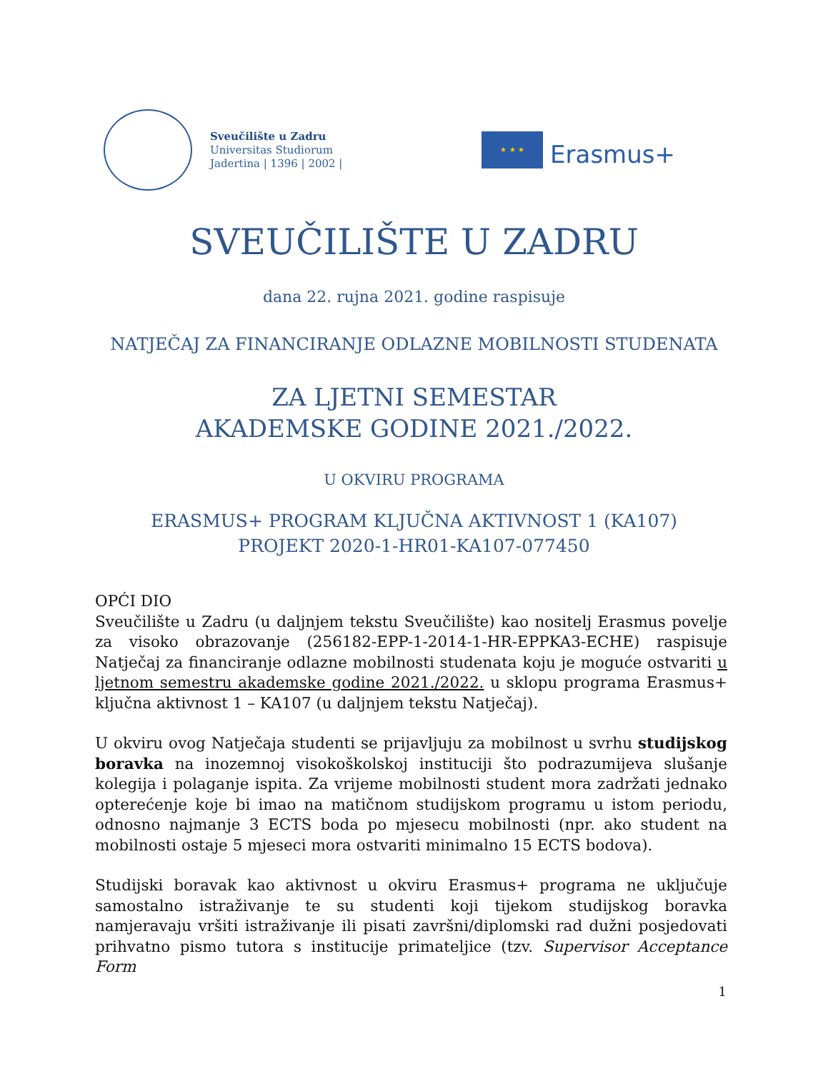Sveučilište u Zadru
Universitas Studiorum
Jadertina | 1396 | 2002 |
★ ★ ★
Erasmus+
SVEUČILIŠTE U ZADRU
dana 22. rujna 2021. godine raspisuje
NATJEČAJ ZA FINANCIRANJE ODLAZNE MOBILNOSTI STUDENATA
ZA LJETNI SEMESTAR
AKADEMSKE GODINE 2021./2022.
U OKVIRU PROGRAMA
ERASMUS+ PROGRAM KLJUČNA AKTIVNOST 1 (KA107)
PROJEKT 2020-1-HR01-KA107-077450
OPĆI DIO
Sveučilište u Zadru (u daljnjem tekstu Sveučilište) kao nositelj Erasmus povelje za visoko obrazovanje (256182-EPP-1-2014-1-HR-EPPKA3-ECHE) raspisuje Natječaj za financiranje odlazne mobilnosti studenata koju je moguće ostvariti u ljetnom semestru akademske godine 2021./2022. u sklopu programa Erasmus+ ključna aktivnost 1 – KA107 (u daljnjem tekstu Natječaj).
U okviru ovog Natječaja studenti se prijavljuju za mobilnost u svrhu studijskog boravka na inozemnoj visokoškolskoj instituciji što podrazumijeva slušanje kolegija i polaganje ispita. Za vrijeme mobilnosti student mora zadržati jednako opterećenje koje bi imao na matičnom studijskom programu u istom periodu, odnosno najmanje 3 ECTS boda po mjesecu mobilnosti (npr. ako student na mobilnosti ostaje 5 mjeseci mora ostvariti minimalno 15 ECTS bodova).
Studijski boravak kao aktivnost u okviru Erasmus+ programa ne uključuje samostalno istraživanje te su studenti koji tijekom studijskog boravka namjeravaju vršiti istraživanje ili pisati završni/diplomski rad dužni posjedovati prihvatno pismo tutora s institucije primateljice (tzv. Supervisor Acceptance Form
1